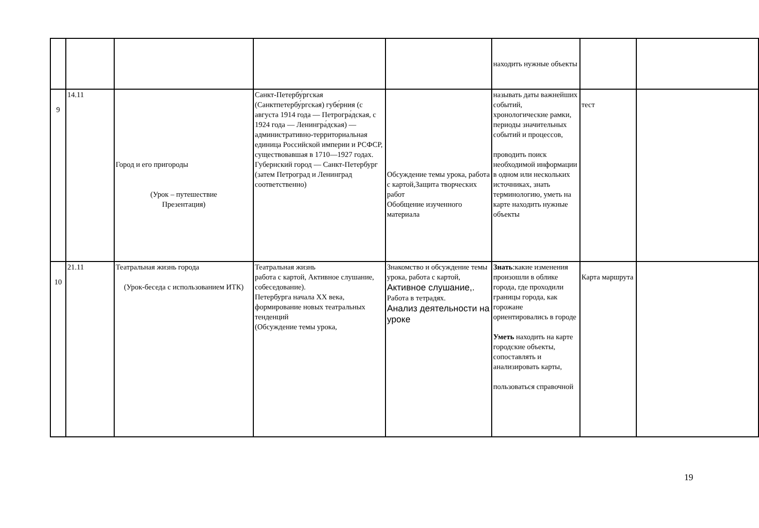| | | | | | находить нужные объекты | | |
| 9 | 14.11 | Город и его пригороды (Урок – путешествие Презентация) | Санкт-Петербу́ргская (Санктпетербу́ргская) губе́рния (с августа 1914 года — Петрогра́дская, с 1924 года — Ленингра́дская) — административно-территориальная единица Российской империи и РСФСР, существовавшая в 1710—1927 годах. Губернский город — Санкт-Петербург (затем Петроград и Ленинград соответственно) | Обсуждение темы урока, работа с картой,Защита творческих работ Обобщение изученного материала | называть даты важнейших событий, хронологические рамки, периоды значительных событий и процессов, проводить поиск необходимой информации в одном или нескольких источниках, знать терминологию, уметь на карте находить нужные объекты | тест | |
| 10 | 21.11 | Театральная жизнь города (Урок-беседа с использованием ИТК) | Театральная жизнь работа с картой, Активное слушание, собеседование). Петербурга начала XX века, формирование новых театральных тенденций (Обсуждение темы урока, | Знакомство и обсуждение темы урока, работа с картой, Активное слушание,. Работа в тетрадях. Анализ деятельности на уроке | Знать :какие изменения произошли в облике города, где проходили границы города, как горожане ориентировались в городе Уметь находить на карте городские объекты, сопоставлять и анализировать карты, пользоваться справочной | Карта маршрута | |
19